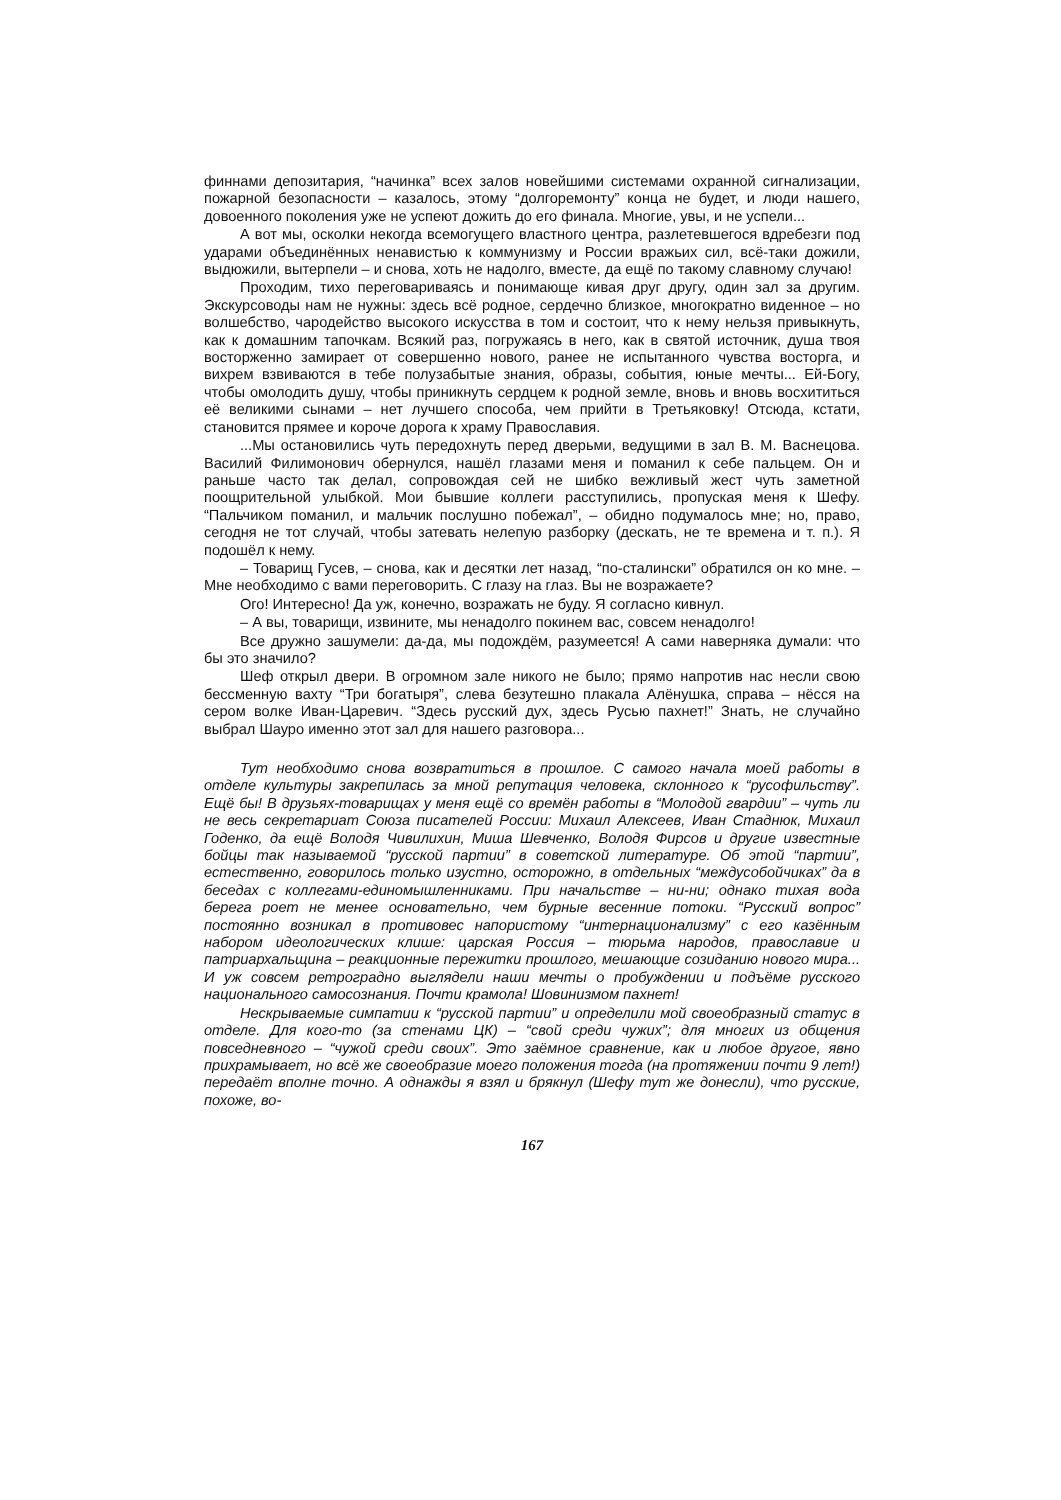финнами депозитария, “начинка” всех залов новейшими системами охранной сигнализации, пожарной безопасности – казалось, этому “долгоремонту” конца не будет, и люди нашего, довоенного поколения уже не успеют дожить до его финала. Многие, увы, и не успели...
А вот мы, осколки некогда всемогущего властного центра, разлетевшегося вдребезги под ударами объединённых ненавистью к коммунизму и России вражьих сил, всё-таки дожили, выдюжили, вытерпели – и снова, хоть не надолго, вместе, да ещё по такому славному случаю!
Проходим, тихо переговариваясь и понимающе кивая друг другу, один зал за другим. Экскурсоводы нам не нужны: здесь всё родное, сердечно близкое, многократно виденное – но волшебство, чародейство высокого искусства в том и состоит, что к нему нельзя привыкнуть, как к домашним тапочкам. Всякий раз, погружаясь в него, как в святой источник, душа твоя восторженно замирает от совершенно нового, ранее не испытанного чувства восторга, и вихрем взвиваются в тебе полузабытые знания, образы, события, юные мечты... Ей-Богу, чтобы омолодить душу, чтобы приникнуть сердцем к родной земле, вновь и вновь восхититься её великими сынами – нет лучшего способа, чем прийти в Третьяковку! Отсюда, кстати, становится прямее и короче дорога к храму Православия.
...Мы остановились чуть передохнуть перед дверьми, ведущими в зал В. М. Васнецова. Василий Филимонович обернулся, нашёл глазами меня и поманил к себе пальцем. Он и раньше часто так делал, сопровождая сей не шибко вежливый жест чуть заметной поощрительной улыбкой. Мои бывшие коллеги расступились, пропуская меня к Шефу. “Пальчиком поманил, и мальчик послушно побежал”, – обидно подумалось мне; но, право, сегодня не тот случай, чтобы затевать нелепую разборку (дескать, не те времена и т. п.). Я подошёл к нему.
– Товарищ Гусев, – снова, как и десятки лет назад, “по-сталински” обратился он ко мне. – Мне необходимо с вами переговорить. С глазу на глаз. Вы не возражаете?
Ого! Интересно! Да уж, конечно, возражать не буду. Я согласно кивнул.
– А вы, товарищи, извините, мы ненадолго покинем вас, совсем ненадолго!
Все дружно зашумели: да-да, мы подождём, разумеется! А сами наверняка думали: что бы это значило?
Шеф открыл двери. В огромном зале никого не было; прямо напротив нас несли свою бессменную вахту “Три богатыря”, слева безутешно плакала Алёнушка, справа – нёсся на сером волке Иван-Царевич. “Здесь русский дух, здесь Русью пахнет!” Знать, не случайно выбрал Шауро именно этот зал для нашего разговора...
Тут необходимо снова возвратиться в прошлое. С самого начала моей работы в отделе культуры закрепилась за мной репутация человека, склонного к “русофильству”. Ещё бы! В друзьях-товарищах у меня ещё со времён работы в “Молодой гвардии” – чуть ли не весь секретариат Союза писателей России: Михаил Алексеев, Иван Стаднюк, Михаил Годенко, да ещё Володя Чивилихин, Миша Шевченко, Володя Фирсов и другие известные бойцы так называемой “русской партии” в советской литературе. Об этой “партии”, естественно, говорилось только изустно, осторожно, в отдельных “междусобойчиках” да в беседах с коллегами-единомышленниками. При начальстве – ни-ни; однако тихая вода берега роет не менее основательно, чем бурные весенние потоки. “Русский вопрос” постоянно возникал в противовес напористому “интернационализму” с его казённым набором идеологических клише: царская Россия – тюрьма народов, православие и патриархальщина – реакционные пережитки прошлого, мешающие созиданию нового мира... И уж совсем ретроградно выглядели наши мечты о пробуждении и подъёме русского национального самосознания. Почти крамола! Шовинизмом пахнет!
Нескрываемые симпатии к “русской партии” и определили мой своеобразный статус в отделе. Для кого-то (за стенами ЦК) – “свой среди чужих”; для многих из общения повседневного – “чужой среди своих”. Это заёмное сравнение, как и любое другое, явно прихрамывает, но всё же своеобразие моего положения тогда (на протяжении почти 9 лет!) передаёт вполне точно. А однажды я взял и брякнул (Шефу тут же донесли), что русские, похоже, во-
167